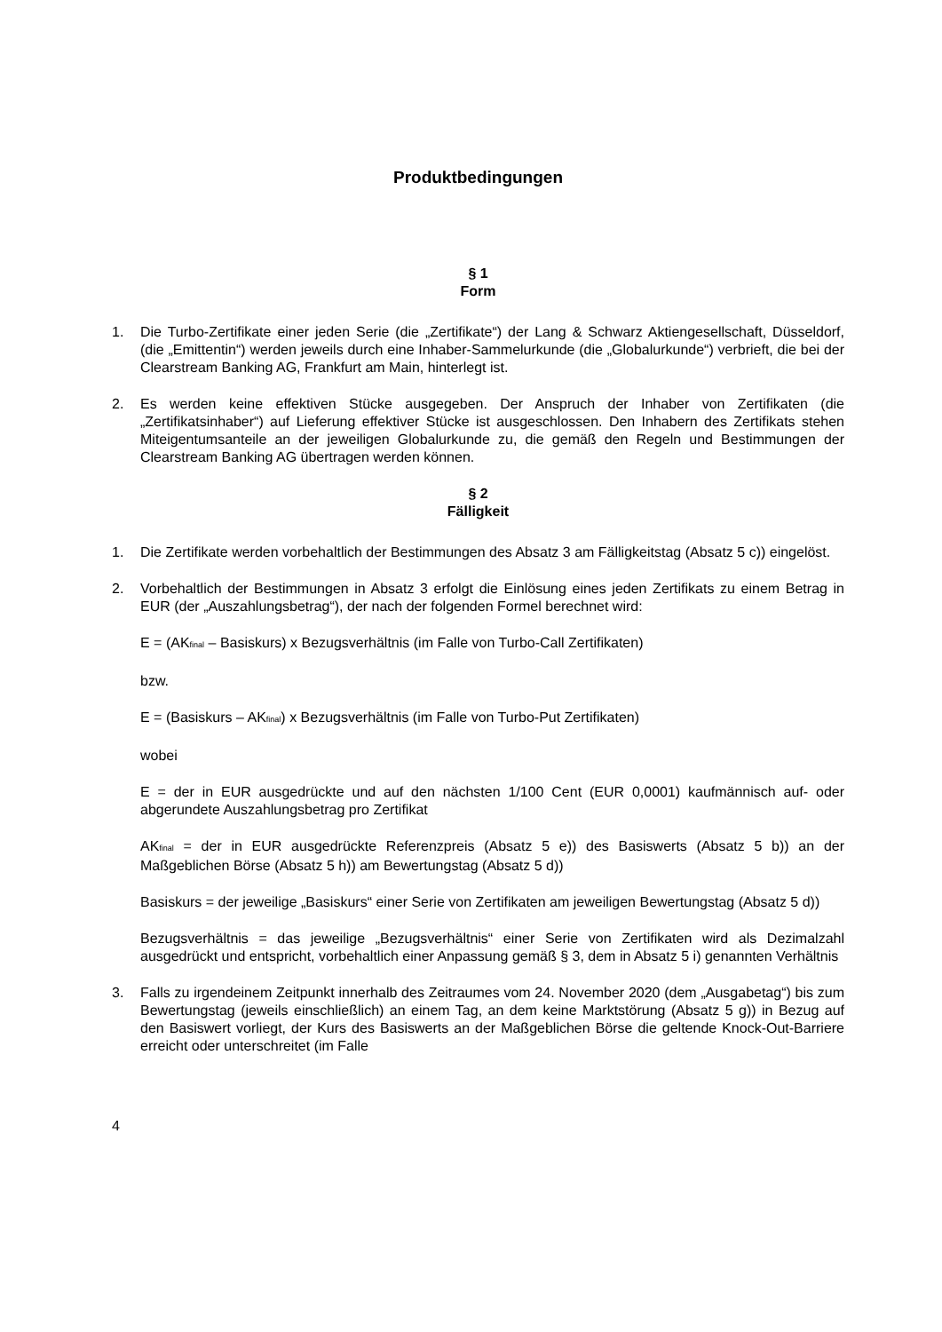Produktbedingungen
§ 1
Form
1. Die Turbo-Zertifikate einer jeden Serie (die „Zertifikate“) der Lang & Schwarz Aktiengesellschaft, Düsseldorf, (die „Emittentin“) werden jeweils durch eine Inhaber-Sammelurkunde (die „Globalurkunde“) verbrieft, die bei der Clearstream Banking AG, Frankfurt am Main, hinterlegt ist.
2. Es werden keine effektiven Stücke ausgegeben. Der Anspruch der Inhaber von Zertifikaten (die „Zertifikatsinhaber“) auf Lieferung effektiver Stücke ist ausgeschlossen. Den Inhabern des Zertifikats stehen Miteigentumsanteile an der jeweiligen Globalurkunde zu, die gemäß den Regeln und Bestimmungen der Clearstream Banking AG übertragen werden können.
§ 2
Fälligkeit
1. Die Zertifikate werden vorbehaltlich der Bestimmungen des Absatz 3 am Fälligkeitstag (Absatz 5 c)) eingelöst.
2. Vorbehaltlich der Bestimmungen in Absatz 3 erfolgt die Einlösung eines jeden Zertifikats zu einem Betrag in EUR (der „Auszahlungsbetrag“), der nach der folgenden Formel berechnet wird:
E = (AK<sub>final</sub> – Basiskurs) x Bezugsverhältnis (im Falle von Turbo-Call Zertifikaten)
bzw.
E = (Basiskurs – AK<sub>final</sub>) x Bezugsverhältnis (im Falle von Turbo-Put Zertifikaten)
wobei
E = der in EUR ausgedrückte und auf den nächsten 1/100 Cent (EUR 0,0001) kaufmännisch auf- oder abgerundete Auszahlungsbetrag pro Zertifikat
AK<sub>final</sub> = der in EUR ausgedrückte Referenzpreis (Absatz 5 e)) des Basiswerts (Absatz 5 b)) an der Maßgeblichen Börse (Absatz 5 h)) am Bewertungstag (Absatz 5 d))
Basiskurs = der jeweilige „Basiskurs“ einer Serie von Zertifikaten am jeweiligen Bewertungstag (Absatz 5 d))
Bezugsverhältnis = das jeweilige „Bezugsverhältnis“ einer Serie von Zertifikaten wird als Dezimalzahl ausgedrückt und entspricht, vorbehaltlich einer Anpassung gemäß § 3, dem in Absatz 5 i) genannten Verhältnis
3. Falls zu irgendeinem Zeitpunkt innerhalb des Zeitraumes vom 24. November 2020 (dem „Ausgabetag“) bis zum Bewertungstag (jeweils einschließlich) an einem Tag, an dem keine Marktstörung (Absatz 5 g)) in Bezug auf den Basiswert vorliegt, der Kurs des Basiswerts an der Maßgeblichen Börse die geltende Knock-Out-Barriere erreicht oder unterschreitet (im Falle
4